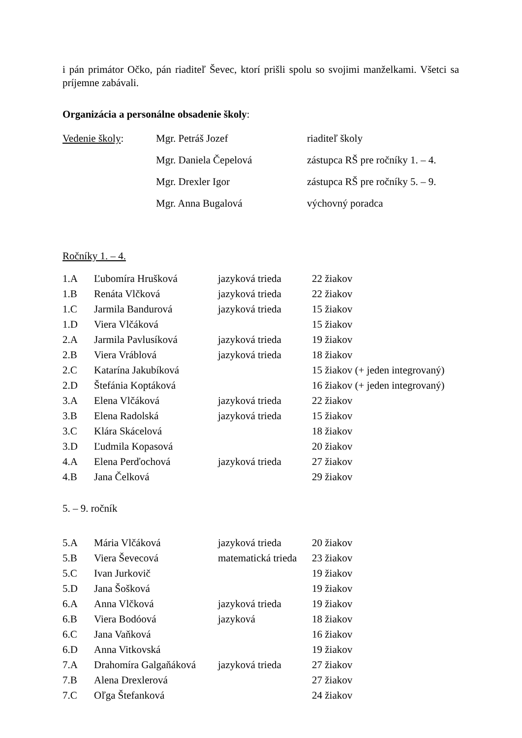i pán primátor Očko, pán riaditeľ Ševec, ktorí prišli spolu so svojimi manželkami. Všetci sa príjemne zabávali.
Organizácia a personálne obsadenie školy:
| Vedenie školy : | Mgr. Petráš Jozef | riaditeľ školy |
| | Mgr. Daniela Čepelová | zástupca RŠ pre ročníky 1. – 4. |
| | Mgr. Drexler Igor | zástupca RŠ pre ročníky 5. – 9. |
| | Mgr. Anna Bugalová | výchovný poradca |
Ročníky 1. – 4.
| 1.A | Ľubomíra Hrušková | jazyková trieda | 22 žiakov |
| 1.B | Renáta Vlčková | jazyková trieda | 22 žiakov |
| 1.C | Jarmila Bandurová | jazyková trieda | 15 žiakov |
| 1.D | Viera Vlčáková | | 15 žiakov |
| 2.A | Jarmila Pavlusíková | jazyková trieda | 19 žiakov |
| 2.B | Viera Vráblová | jazyková trieda | 18 žiakov |
| 2.C | Katarína Jakubíková | | 15 žiakov (+ jeden integrovaný) |
| 2.D | Štefánia Koptáková | | 16 žiakov (+ jeden integrovaný) |
| 3.A | Elena Vlčáková | jazyková trieda | 22 žiakov |
| 3.B | Elena Radolská | jazyková trieda | 15 žiakov |
| 3.C | Klára Skácelová | | 18 žiakov |
| 3.D | Ľudmila Kopasová | | 20 žiakov |
| 4.A | Elena Perďochová | jazyková trieda | 27 žiakov |
| 4.B | Jana Čelková | | 29 žiakov |
5. – 9. ročník
| 5.A | Mária Vlčáková | jazyková trieda | 20 žiakov |
| 5.B | Viera Ševecová | matematická trieda | 23 žiakov |
| 5.C | Ivan Jurkovič | | 19 žiakov |
| 5.D | Jana Šošková | | 19 žiakov |
| 6.A | Anna Vlčková | jazyková trieda | 19 žiakov |
| 6.B | Viera Bodóová | jazyková | 18 žiakov |
| 6.C | Jana Vaňková | | 16 žiakov |
| 6.D | Anna Vitkovská | | 19 žiakov |
| 7.A | Drahomíra Galgaňáková | jazyková trieda | 27 žiakov |
| 7.B | Alena Drexlerová | | 27 žiakov |
| 7.C | Oľga Štefanková | | 24 žiakov |